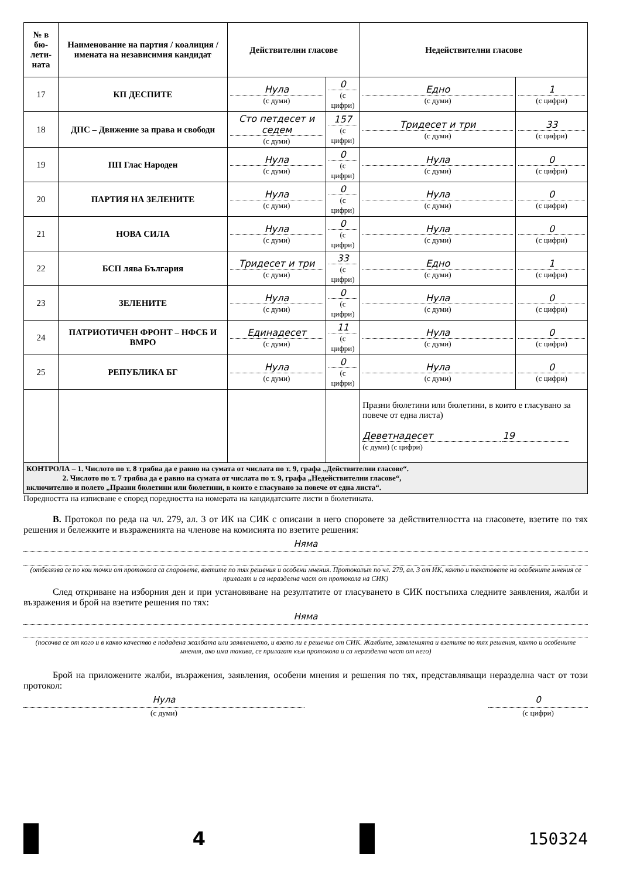| № в бю-лети-ната | Наименование на партия / коалиция / имената на независимия кандидат | Действителни гласове | | Недействителни гласове | |
| --- | --- | --- | --- | --- | --- |
| 17 | КП ДЕСПИТЕ | Нула (с думи) | 0 (с цифри) | Едно (с думи) | 1 (с цифри) |
| 18 | ДПС – Движение за права и свободи | Сто петдесет и седем (с думи) | 157 (с цифри) | Тридесет и три (с думи) | 33 (с цифри) |
| 19 | ПП Глас Народен | Нула (с думи) | 0 (с цифри) | Нула (с думи) | 0 (с цифри) |
| 20 | ПАРТИЯ НА ЗЕЛЕНИТЕ | Нула (с думи) | 0 (с цифри) | Нула (с думи) | 0 (с цифри) |
| 21 | НОВА СИЛА | Нула (с думи) | 0 (с цифри) | Нула (с думи) | 0 (с цифри) |
| 22 | БСП лява България | Тридесет и три (с думи) | 33 (с цифри) | Едно (с думи) | 1 (с цифри) |
| 23 | ЗЕЛЕНИТЕ | Нула (с думи) | 0 (с цифри) | Нула (с думи) | 0 (с цифри) |
| 24 | ПАТРИОТИЧЕН ФРОНТ – НФСБ И ВМРО | Единадесет (с думи) | 11 (с цифри) | Нула (с думи) | 0 (с цифри) |
| 25 | РЕПУБЛИКА БГ | Нула (с думи) | 0 (с цифри) | Нула (с думи) | 0 (с цифри) |
| | | | | Празни бюлетини или бюлетини, в които е гласувано за повече от една листа) Деветнадесет 19 (с думи) (с цифри) | |
| КОНТРОЛА – 1. Числото по т. 8 трябва да е равно на сумата от числата по т. 9, графа „Действителни гласове“. 2. Числото по т. 7 трябва да е равно на сумата от числата по т. 9, графа „Недействителни гласове“, включително и полето „Празни бюлетини или бюлетини, в които е гласувано за повече от една листа“. | | | | | |
Поредността на изписване е според поредността на номерата на кандидатските листи в бюлетината.
В. Протокол по реда на чл. 279, ал. 3 от ИК на СИК с описани в него споровете за действителността на гласовете, взетите по тях решения и бележките и възраженията на членове на комисията по взетите решения:
Няма
(отбелязва се по кои точки от протокола са споровете, взетите по тях решения и особени мнения. Протоколът по чл. 279, ал. 3 от ИК, както и текстовете на особените мнения се прилагат и са неразделна част от протокола на СИК)
След откриване на изборния ден и при установяване на резултатите от гласуването в СИК постъпиха следните заявления, жалби и възражения и брой на взетите решения по тях:
Няма
(посочва се от кого и в какво качество е подадена жалбата или заявлението, и взето ли е решение от СИК. Жалбите, заявленията и взетите по тях решения, както и особените мнения, ако има такива, се прилагат към протокола и са неразделна част от него)
Брой на приложените жалби, възражения, заявления, особени мнения и решения по тях, представляващи неразделна част от този протокол:
Нула
(с думи)
0
(с цифри)
4 150324